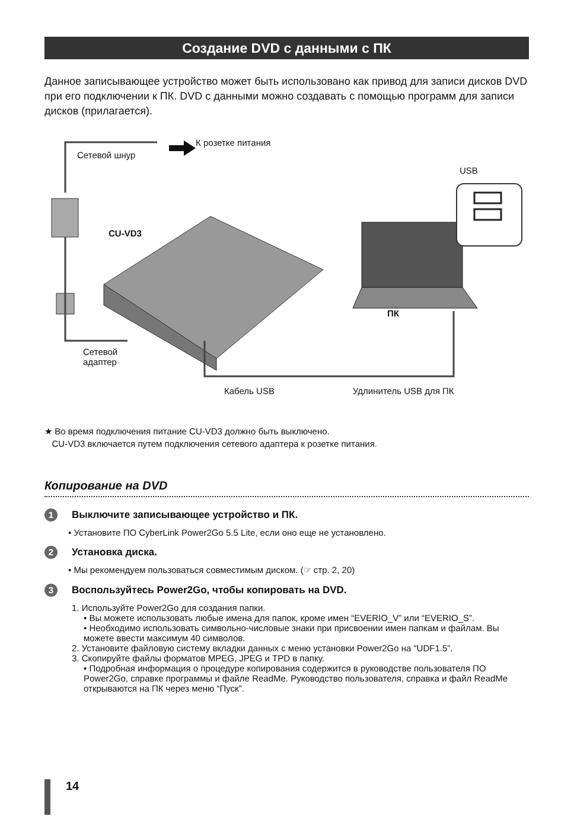Создание DVD с данными с ПК
Данное записывающее устройство может быть использовано как привод для записи дисков DVD при его подключении к ПК. DVD с данными можно создавать с помощью программ для записи дисков (прилагается).
К розетке питания
Сетевой шнур
USB
CU-VD3
ПК
Сетевой
адаптер
Кабель USB Удлинитель USB для ПК
★ Во время подключения питание CU-VD3 должно быть выключено.
CU-VD3 включается путем подключения сетевого адаптера к розетке питания.
Копирование на DVD
1 Выключите записывающее устройство и ПК.
• Установите ПО CyberLink Power2Go 5.5 Lite, если оно еще не установлено.
2 Установка диска.
• Мы рекомендуем пользоваться совместимым диском. (☞ стр. 2, 20)
3 Воспользуйтесь Power2Go, чтобы копировать на DVD.
1. Используйте Power2Go для создания папки.
• Вы можете использовать любые имена для папок, кроме имен “EVERIO_V” или “EVERIO_S”.
• Необходимо использовать символьно-числовые знаки при присвоении имен папкам и файлам. Вы можете ввести максимум 40 символов.
2. Установите файловую систему вкладки данных с меню установки Power2Go на “UDF1.5”.
3. Скопируйте файлы форматов MPEG, JPEG и TPD в папку.
• Подробная информация о процедуре копирования содержится в руководстве пользователя ПО Power2Go, справке программы и файле ReadMe. Руководство пользователя, справка и файл ReadMe открываются на ПК через меню “Пуск”.
14